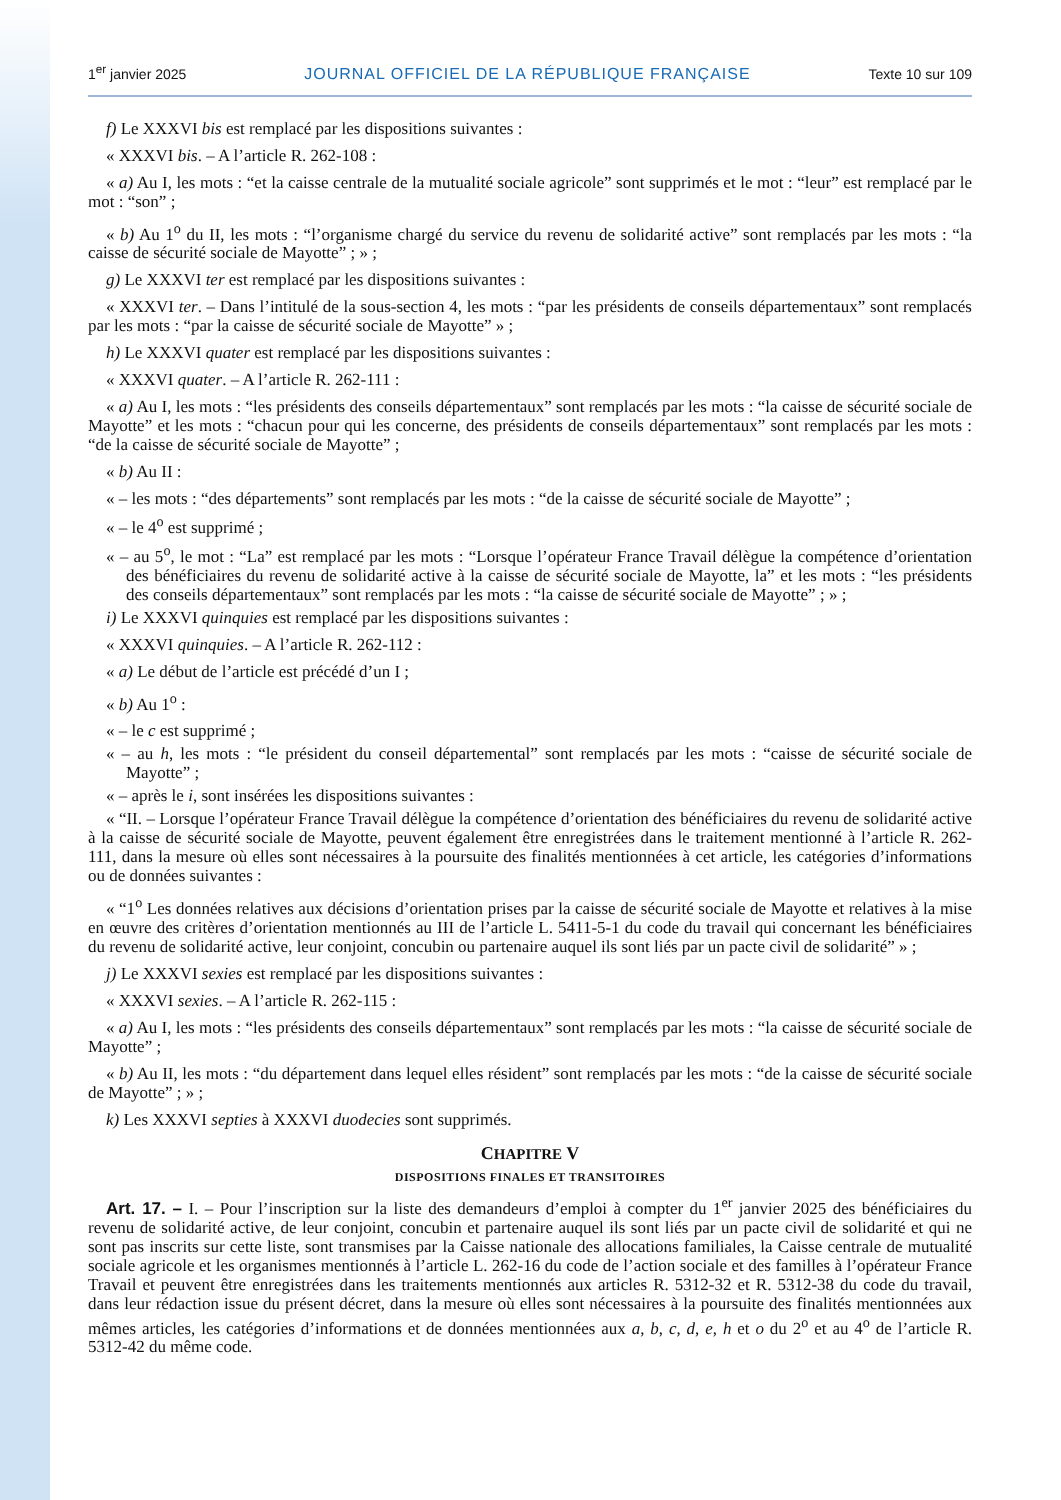1<sup>er</sup> janvier 2025 JOURNAL OFFICIEL DE LA RÉPUBLIQUE FRANÇAISE Texte 10 sur 109
f) Le XXXVI bis est remplacé par les dispositions suivantes :
« XXXVI bis. – A l’article R. 262-108 :
« a) Au I, les mots : “et la caisse centrale de la mutualité sociale agricole” sont supprimés et le mot : “leur” est remplacé par le mot : “son” ;
« b) Au 1<sup>o</sup> du II, les mots : “l’organisme chargé du service du revenu de solidarité active” sont remplacés par les mots : “la caisse de sécurité sociale de Mayotte” ; » ;
g) Le XXXVI ter est remplacé par les dispositions suivantes :
« XXXVI ter. – Dans l’intitulé de la sous-section 4, les mots : “par les présidents de conseils départementaux” sont remplacés par les mots : “par la caisse de sécurité sociale de Mayotte” » ;
h) Le XXXVI quater est remplacé par les dispositions suivantes :
« XXXVI quater. – A l’article R. 262-111 :
« a) Au I, les mots : “les présidents des conseils départementaux” sont remplacés par les mots : “la caisse de sécurité sociale de Mayotte” et les mots : “chacun pour qui les concerne, des présidents de conseils départementaux” sont remplacés par les mots : “de la caisse de sécurité sociale de Mayotte” ;
« b) Au II :
« – les mots : “des départements” sont remplacés par les mots : “de la caisse de sécurité sociale de Mayotte” ;
« – le 4<sup>o</sup> est supprimé ;
« – au 5<sup>o</sup>, le mot : “La” est remplacé par les mots : “Lorsque l’opérateur France Travail délègue la compétence d’orientation des bénéficiaires du revenu de solidarité active à la caisse de sécurité sociale de Mayotte, la” et les mots : “les présidents des conseils départementaux” sont remplacés par les mots : “la caisse de sécurité sociale de Mayotte” ; » ;
i) Le XXXVI quinquies est remplacé par les dispositions suivantes :
« XXXVI quinquies. – A l’article R. 262-112 :
« a) Le début de l’article est précédé d’un I ;
« b) Au 1<sup>o</sup> :
« – le c est supprimé ;
« – au h, les mots : “le président du conseil départemental” sont remplacés par les mots : “caisse de sécurité sociale de Mayotte” ;
« – après le i, sont insérées les dispositions suivantes :
« “II. – Lorsque l’opérateur France Travail délègue la compétence d’orientation des bénéficiaires du revenu de solidarité active à la caisse de sécurité sociale de Mayotte, peuvent également être enregistrées dans le traitement mentionné à l’article R. 262-111, dans la mesure où elles sont nécessaires à la poursuite des finalités mentionnées à cet article, les catégories d’informations ou de données suivantes :
« “1<sup>o</sup> Les données relatives aux décisions d’orientation prises par la caisse de sécurité sociale de Mayotte et relatives à la mise en œuvre des critères d’orientation mentionnés au III de l’article L. 5411-5-1 du code du travail qui concernant les bénéficiaires du revenu de solidarité active, leur conjoint, concubin ou partenaire auquel ils sont liés par un pacte civil de solidarité” » ;
j) Le XXXVI sexies est remplacé par les dispositions suivantes :
« XXXVI sexies. – A l’article R. 262-115 :
« a) Au I, les mots : “les présidents des conseils départementaux” sont remplacés par les mots : “la caisse de sécurité sociale de Mayotte” ;
« b) Au II, les mots : “du département dans lequel elles résident” sont remplacés par les mots : “de la caisse de sécurité sociale de Mayotte” ; » ;
k) Les XXXVI septies à XXXVI duodecies sont supprimés.
CHAPITRE V
DISPOSITIONS FINALES ET TRANSITOIRES
Art. 17. – I. – Pour l’inscription sur la liste des demandeurs d’emploi à compter du 1<sup>er</sup> janvier 2025 des bénéficiaires du revenu de solidarité active, de leur conjoint, concubin et partenaire auquel ils sont liés par un pacte civil de solidarité et qui ne sont pas inscrits sur cette liste, sont transmises par la Caisse nationale des allocations familiales, la Caisse centrale de mutualité sociale agricole et les organismes mentionnés à l’article L. 262-16 du code de l’action sociale et des familles à l’opérateur France Travail et peuvent être enregistrées dans les traitements mentionnés aux articles R. 5312-32 et R. 5312-38 du code du travail, dans leur rédaction issue du présent décret, dans la mesure où elles sont nécessaires à la poursuite des finalités mentionnées aux mêmes articles, les catégories d’informations et de données mentionnées aux a, b, c, d, e, h et o du 2<sup>o</sup> et au 4<sup>o</sup> de l’article R. 5312-42 du même code.